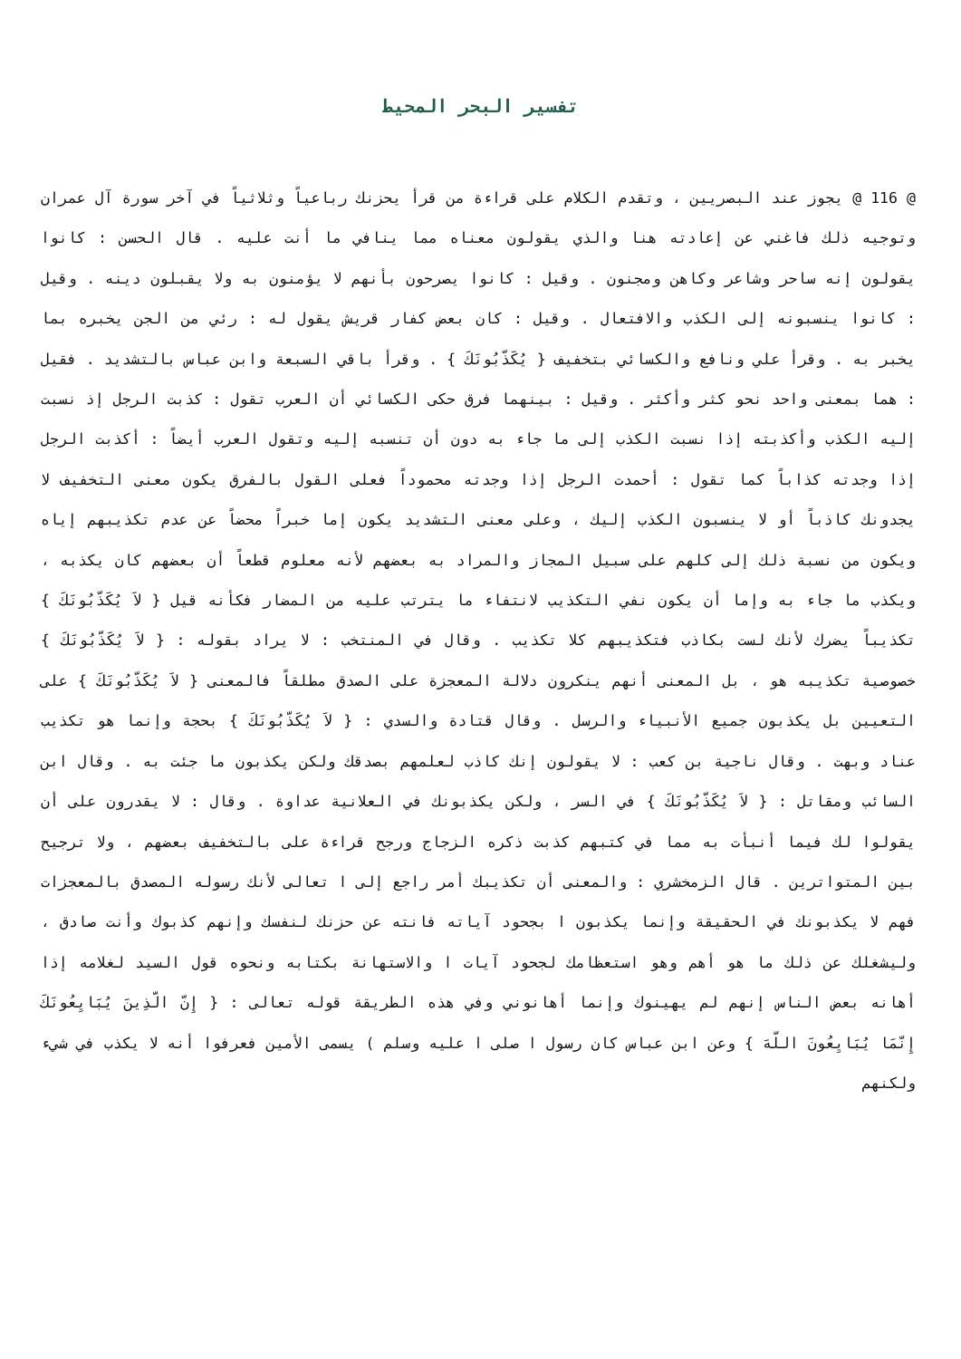تفسير البحر المحيط
@ 116 @ يجوز عند البصريين ، وتقدم الكلام على قراءة من قرأ يحزنك رباعياً وثلاثياً في آخر سورة آل عمران وتوجيه ذلك فاغني عن إعادته هنا والذي يقولون معناه مما ينافي ما أنت عليه . قال الحسن : كانوا يقولون إنه ساحر وشاعر وكاهن ومجنون . وقيل : كانوا يصرحون بأنهم لا يؤمنون به ولا يقبلون دينه . وقيل : كانوا ينسبونه إلى الكذب والافتعال . وقيل : كان بعض كفار قريش يقول له : رئي من الجن يخبره بما يخبر به . وقرأ علي ونافع والكسائي بتخفيف { يُكَذّبُونَكَ } . وقرأ باقي السبعة وابن عباس بالتشديد . فقيل : هما بمعنى واحد نحو كثر وأكثر . وقيل : بينهما فرق حكى الكسائي أن العرب تقول : كذبت الرجل إذ نسبت إليه الكذب وأكذبته إذا نسبت الكذب إلى ما جاء به دون أن تنسبه إليه وتقول العرب أيضاً : أكذبت الرجل إذا وجدته كذاباً كما تقول : أحمدت الرجل إذا وجدته محموداً فعلى القول بالفرق يكون معنى التخفيف لا يجدونك كاذباً أو لا ينسبون الكذب إليك ، وعلى معنى التشديد يكون إما خبراً محضاً عن عدم تكذيبهم إياه ويكون من نسبة ذلك إلى كلهم على سبيل المجاز والمراد به بعضهم لأنه معلوم قطعاً أن بعضهم كان يكذبه ، ويكذب ما جاء به وإما أن يكون نفي التكذيب لانتفاء ما يترتب عليه من المضار فكأنه قيل { لاَ يُكَذّبُونَكَ } تكذيباً يضرك لأنك لست بكاذب فتكذيبهم كلا تكذيب . وقال في المنتخب : لا يراد بقوله : { لاَ يُكَذّبُونَكَ } خصوصية تكذيبه هو ، بل المعنى أنهم ينكرون دلالة المعجزة على الصدق مطلقاً فالمعنى { لاَ يُكَذّبُونَكَ } على التعيين بل يكذبون جميع الأنبياء والرسل . وقال قتادة والسدي : { لاَ يُكَذّبُونَكَ } بحجة وإنما هو تكذيب عناد وبهت . وقال ناجية بن كعب : لا يقولون إنك كاذب لعلمهم بصدقك ولكن يكذبون ما جئت به . وقال ابن السائب ومقاتل : { لاَ يُكَذّبُونَكَ } في السر ، ولكن يكذبونك في العلانية عداوة . وقال : لا يقدرون على أن يقولوا لك فيما أنبأت به مما في كتبهم كذبت ذكره الزجاج ورجح قراءة على بالتخفيف بعضهم ، ولا ترجيح بين المتواترين . قال الزمخشري : والمعنى أن تكذيبك أمر راجع إلى ا تعالى لأنك رسوله المصدق بالمعجزات فهم لا يكذبونك في الحقيقة وإنما يكذبون ا بجحود آياته فانته عن حزنك لنفسك وإنهم كذبوك وأنت صادق ، وليشغلك عن ذلك ما هو أهم وهو استعظامك لجحود آيات ا والاستهانة بكتابه ونحوه قول السيد لغلامه إذا أهانه بعض الناس إنهم لم يهينوك وإنما أهانوني وفي هذه الطريقة قوله تعالى : { إِنّ الّذِينَ يُبَايِعُونَكَ إِنّمَا يُبَايِعُونَ اللّهَ } وعن ابن عباس كان رسول ا صلى ا عليه وسلم ) يسمى الأمين فعرفوا أنه لا يكذب في شيء ولكنهم